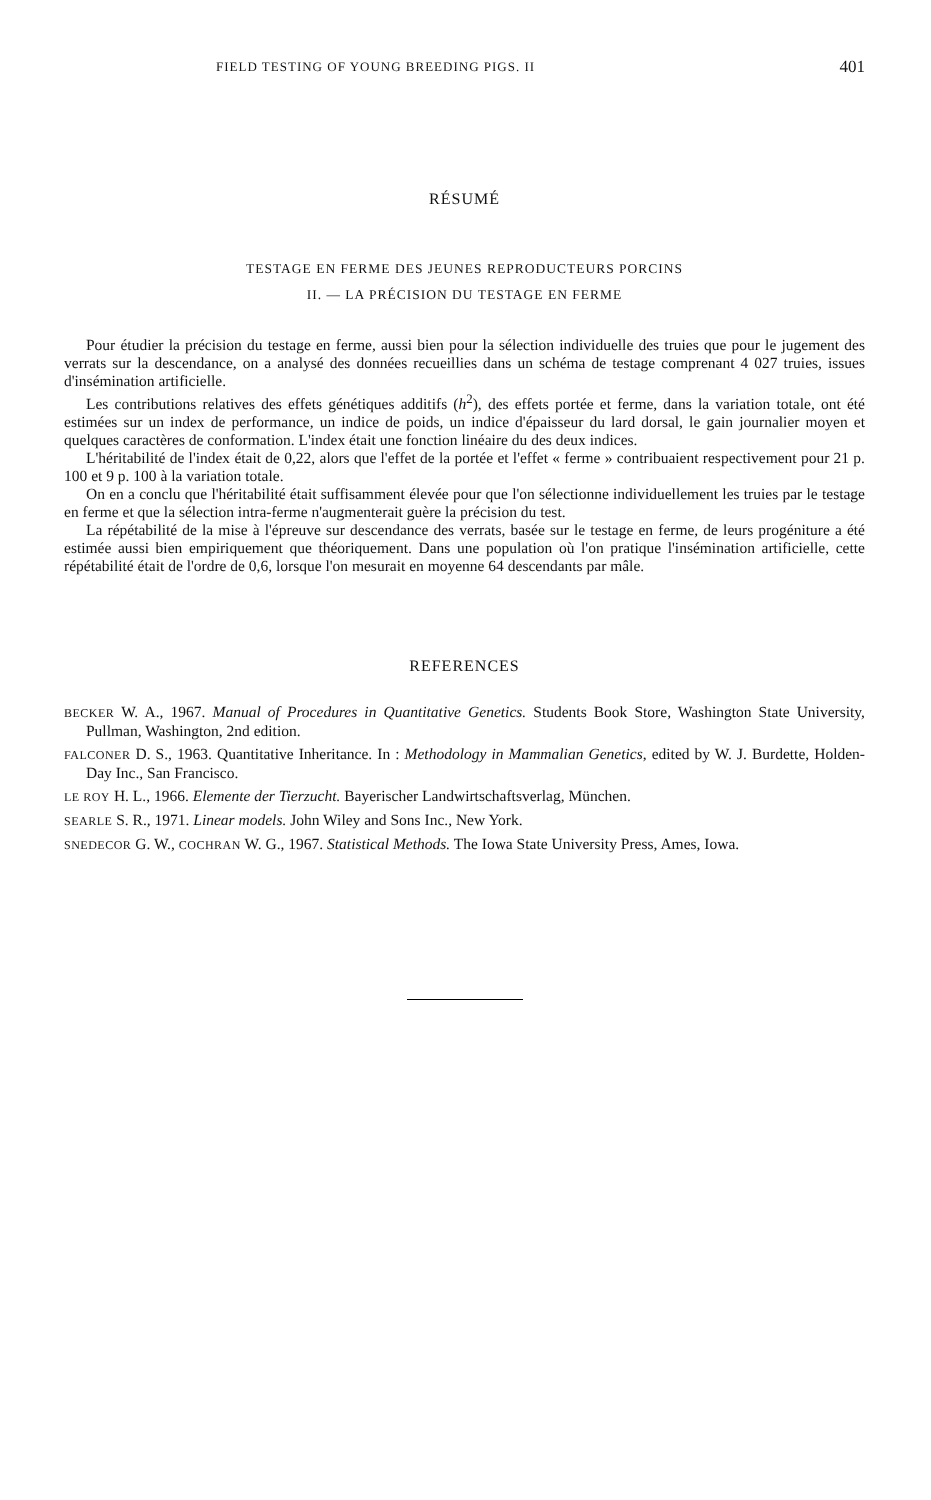FIELD TESTING OF YOUNG BREEDING PIGS. II 401
RÉSUMÉ
TESTAGE EN FERME DES JEUNES REPRODUCTEURS PORCINS
II. — LA PRÉCISION DU TESTAGE EN FERME
Pour étudier la précision du testage en ferme, aussi bien pour la sélection individuelle des truies que pour le jugement des verrats sur la descendance, on a analysé des données recueillies dans un schéma de testage comprenant 4 027 truies, issues d'insémination artificielle.
Les contributions relatives des effets génétiques additifs (h<sup>2</sup>), des effets portée et ferme, dans la variation totale, ont été estimées sur un index de performance, un indice de poids, un indice d'épaisseur du lard dorsal, le gain journalier moyen et quelques caractères de conformation. L'index était une fonction linéaire du des deux indices.
L'héritabilité de l'index était de 0,22, alors que l'effet de la portée et l'effet « ferme » contribuaient respectivement pour 21 p. 100 et 9 p. 100 à la variation totale.
On en a conclu que l'héritabilité était suffisamment élevée pour que l'on sélectionne individuellement les truies par le testage en ferme et que la sélection intra-ferme n'augmenterait guère la précision du test.
La répétabilité de la mise à l'épreuve sur descendance des verrats, basée sur le testage en ferme, de leurs progéniture a été estimée aussi bien empiriquement que théoriquement. Dans une population où l'on pratique l'insémination artificielle, cette répétabilité était de l'ordre de 0,6, lorsque l'on mesurait en moyenne 64 descendants par mâle.
REFERENCES
BECKER W. A., 1967. Manual of Procedures in Quantitative Genetics. Students Book Store, Washington State University, Pullman, Washington, 2nd edition.
FALCONER D. S., 1963. Quantitative Inheritance. In : Methodology in Mammalian Genetics, edited by W. J. Burdette, Holden-Day Inc., San Francisco.
LE ROY H. L., 1966. Elemente der Tierzucht. Bayerischer Landwirtschaftsverlag, München.
SEARLE S. R., 1971. Linear models. John Wiley and Sons Inc., New York.
SNEDECOR G. W., COCHRAN W. G., 1967. Statistical Methods. The Iowa State University Press, Ames, Iowa.